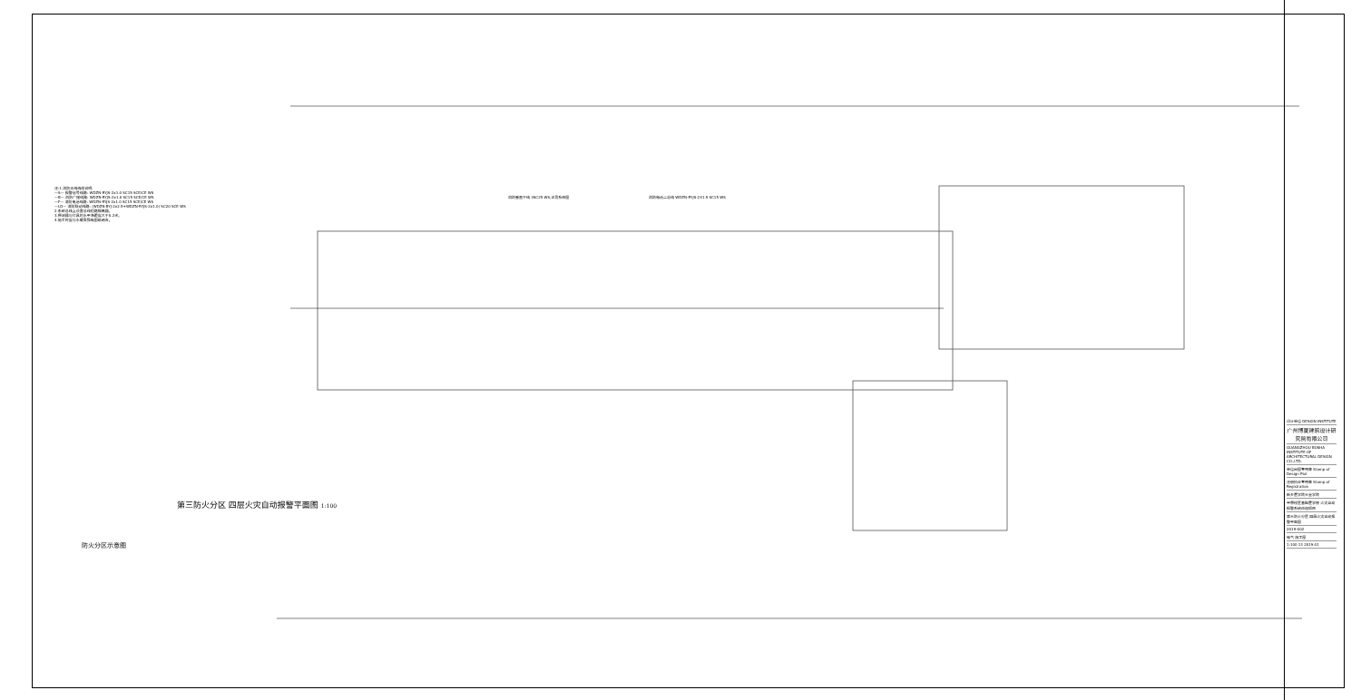注:1.消防支线线缆说明:
—S— 报警信号线路: WDZN-RYJS-2x1.0 SC15 SCE/CE WS
—B— 消防广播线路: WDZN-RYJS-2x1.0 SC15 SCE/CE WS
—F— 消防电话线路: WDZN-RYJS-2x1.0 SC15 SCE/CE WS
—LD— 消防联动线路: (WDZN-BYJ-2x2.5+WDZN-RYJS-2x1.0) SC20 SCE WS
2.系统总线上设置总线短路隔离器。
3.探测器与灯具的水平净距应大于0.2米。
4.施工时应与水暖及强电图纸结合。
消防垂直干线 3SC25 WS,详见系统图 消防电话二总线 WDZN-RYJS-2X1.5 SC15 WS
第三防火分区 四层火灾自动报警平面图 1:100
防火分区示意图
设计单位 DESIGN INSTITUTE
广州博厦建筑设计研究院有限公司
GUANGZHOU BOSHA INSTITUTE OF ARCHITECTURAL DESIGN CO.,LTD.
单位出图专用章 Stamp of Design Plot
注册执业专用章 Stamp of Registration
新乡医学院三全学院
平原校区基础医学楼 火灾自动报警系统改造项目
第三防火分区 四层火灾自动报警平面图
2019-002
电气 施工图
1:100 13 2019.01